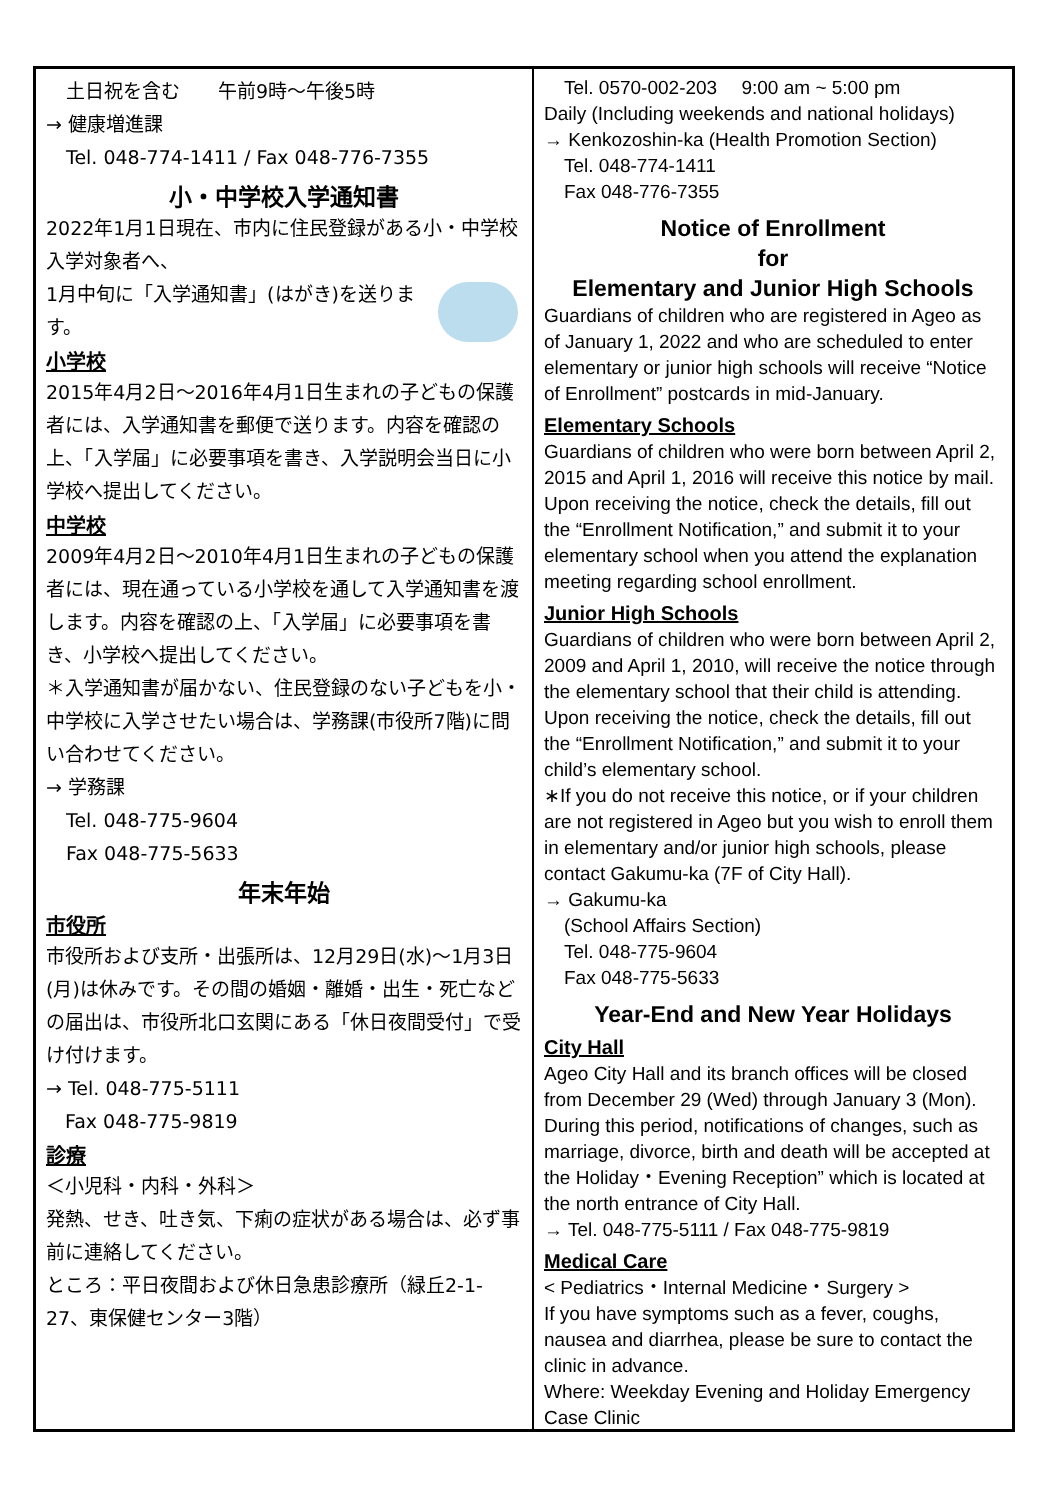土日祝を含む　　午前9時～午後5時
→ 健康増進課
Tel. 048-774-1411 / Fax 048-776-7355
小・中学校入学通知書
2022年1月1日現在、市内に住民登録がある小・中学校入学対象者へ、
1月中旬に「入学通知書」(はがき)を送ります。
小学校
2015年4月2日～2016年4月1日生まれの子どもの保護者には、入学通知書を郵便で送ります。内容を確認の上、「入学届」に必要事項を書き、入学説明会当日に小学校へ提出してください。
中学校
2009年4月2日～2010年4月1日生まれの子どもの保護者には、現在通っている小学校を通して入学通知書を渡します。内容を確認の上、「入学届」に必要事項を書き、小学校へ提出してください。
＊入学通知書が届かない、住民登録のない子どもを小・中学校に入学させたい場合は、学務課(市役所7階)に問い合わせてください。
→ 学務課
Tel. 048-775-9604
Fax 048-775-5633
年末年始
市役所
市役所および支所・出張所は、12月29日(水)～1月3日(月)は休みです。その間の婚姻・離婚・出生・死亡などの届出は、市役所北口玄関にある「休日夜間受付」で受け付けます。
→ Tel. 048-775-5111
　Fax 048-775-9819
診療
＜小児科・内科・外科＞
発熱、せき、吐き気、下痢の症状がある場合は、必ず事前に連絡してください。
ところ：平日夜間および休日急患診療所（緑丘2-1-27、東保健センター3階）
Tel. 0570-002-203　 9:00 am ~ 5:00 pm
Daily (Including weekends and national holidays)
→ Kenkozoshin-ka (Health Promotion Section)
Tel. 048-774-1411
Fax 048-776-7355
Notice of Enrollment
for
Elementary and Junior High Schools
Guardians of children who are registered in Ageo as of January 1, 2022 and who are scheduled to enter elementary or junior high schools will receive “Notice of Enrollment” postcards in mid-January.
Elementary Schools
Guardians of children who were born between April 2, 2015 and April 1, 2016 will receive this notice by mail. Upon receiving the notice, check the details, fill out the “Enrollment Notification,” and submit it to your elementary school when you attend the explanation meeting regarding school enrollment.
Junior High Schools
Guardians of children who were born between April 2, 2009 and April 1, 2010, will receive the notice through the elementary school that their child is attending. Upon receiving the notice, check the details, fill out the “Enrollment Notification,” and submit it to your child’s elementary school.
∗If you do not receive this notice, or if your children are not registered in Ageo but you wish to enroll them in elementary and/or junior high schools, please contact Gakumu-ka (7F of City Hall).
→ Gakumu-ka
(School Affairs Section)
Tel. 048-775-9604
Fax 048-775-5633
Year-End and New Year Holidays
City Hall
Ageo City Hall and its branch offices will be closed from December 29 (Wed) through January 3 (Mon). During this period, notifications of changes, such as marriage, divorce, birth and death will be accepted at the Holiday・Evening Reception” which is located at the north entrance of City Hall.
→ Tel. 048-775-5111 / Fax 048-775-9819
Medical Care
< Pediatrics・Internal Medicine・Surgery >
If you have symptoms such as a fever, coughs, nausea and diarrhea, please be sure to contact the clinic in advance.
Where: Weekday Evening and Holiday Emergency Case Clinic